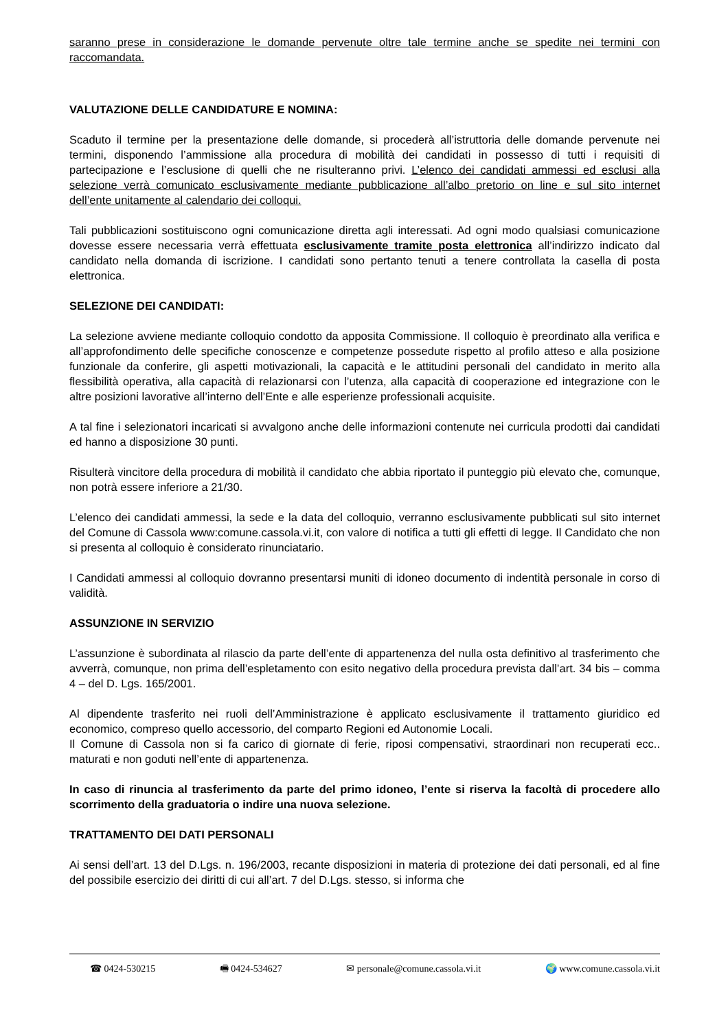saranno prese in considerazione le domande pervenute oltre tale termine anche se spedite nei termini con raccomandata.
VALUTAZIONE DELLE CANDIDATURE E NOMINA:
Scaduto il termine per la presentazione delle domande, si procederà all’istruttoria delle domande pervenute nei termini, disponendo l’ammissione alla procedura di mobilità dei candidati in possesso di tutti i requisiti di partecipazione e l’esclusione di quelli che ne risulteranno privi. L’elenco dei candidati ammessi ed esclusi alla selezione verrà comunicato esclusivamente mediante pubblicazione all’albo pretorio on line e sul sito internet dell’ente unitamente al calendario dei colloqui.
Tali pubblicazioni sostituiscono ogni comunicazione diretta agli interessati. Ad ogni modo qualsiasi comunicazione dovesse essere necessaria verrà effettuata esclusivamente tramite posta elettronica all’indirizzo indicato dal candidato nella domanda di iscrizione. I candidati sono pertanto tenuti a tenere controllata la casella di posta elettronica.
SELEZIONE DEI CANDIDATI:
La selezione avviene mediante colloquio condotto da apposita Commissione. Il colloquio è preordinato alla verifica e all’approfondimento delle specifiche conoscenze e competenze possedute rispetto al profilo atteso e alla posizione funzionale da conferire, gli aspetti motivazionali, la capacità e le attitudini personali del candidato in merito alla flessibilità operativa, alla capacità di relazionarsi con l’utenza, alla capacità di cooperazione ed integrazione con le altre posizioni lavorative all’interno dell’Ente e alle esperienze professionali acquisite.
A tal fine i selezionatori incaricati si avvalgono anche delle informazioni contenute nei curricula prodotti dai candidati ed hanno a disposizione 30 punti.
Risulterà vincitore della procedura di mobilità il candidato che abbia riportato il punteggio più elevato che, comunque, non potrà essere inferiore a 21/30.
L’elenco dei candidati ammessi, la sede e la data del colloquio, verranno esclusivamente pubblicati sul sito internet del Comune di Cassola www:comune.cassola.vi.it, con valore di notifica a tutti gli effetti di legge. Il Candidato che non si presenta al colloquio è considerato rinunciatario.
I Candidati ammessi al colloquio dovranno presentarsi muniti di idoneo documento di indentità personale in corso di validità.
ASSUNZIONE IN SERVIZIO
L’assunzione è subordinata al rilascio da parte dell’ente di appartenenza del nulla osta definitivo al trasferimento che avverrà, comunque, non prima dell’espletamento con esito negativo della procedura prevista dall’art. 34 bis – comma 4 – del D. Lgs. 165/2001.
Al dipendente trasferito nei ruoli dell’Amministrazione è applicato esclusivamente il trattamento giuridico ed economico, compreso quello accessorio, del comparto Regioni ed Autonomie Locali.
Il Comune di Cassola non si fa carico di giornate di ferie, riposi compensativi, straordinari non recuperati ecc.. maturati e non goduti nell’ente di appartenenza.
In caso di rinuncia al trasferimento da parte del primo idoneo, l’ente si riserva la facoltà di procedere allo scorrimento della graduatoria o indire una nuova selezione.
TRATTAMENTO DEI DATI PERSONALI
Ai sensi dell’art. 13 del D.Lgs. n. 196/2003, recante disposizioni in materia di protezione dei dati personali, ed al fine del possibile esercizio dei diritti di cui all’art. 7 del D.Lgs. stesso, si informa che
☎ 0424-530215 🖷 0424-534627 ✉ personale@comune.cassola.vi.it 🌍 www.comune.cassola.vi.it